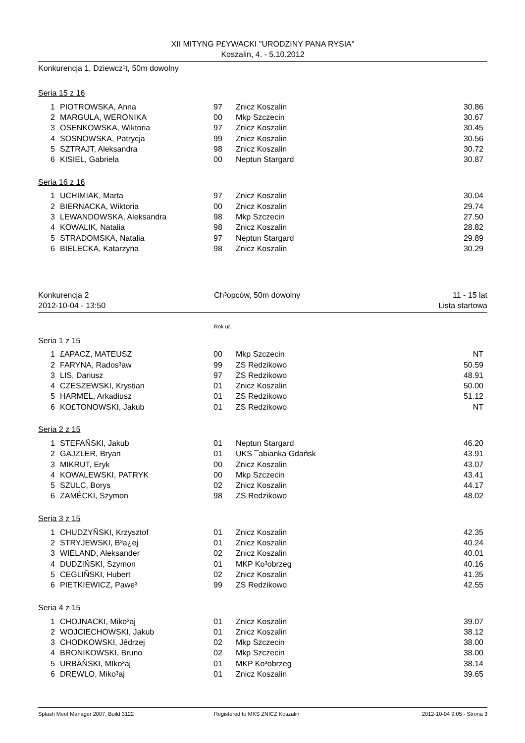XII MITYNG P£YWACKI "URODZINY PANA RYSIA"
Koszalin, 4. - 5.10.2012
Konkurencja 1, Dziewcz¹t, 50m dowolny
Seria 15 z 16
| 1 | PIOTROWSKA, Anna | 97 | Znicz Koszalin | 30.86 |
| 2 | MARGULA, WERONIKA | 00 | Mkp Szczecin | 30.67 |
| 3 | OSENKOWSKA, Wiktoria | 97 | Znicz Koszalin | 30.45 |
| 4 | SOSNOWSKA, Patrycja | 99 | Znicz Koszalin | 30.56 |
| 5 | SZTRAJT, Aleksandra | 98 | Znicz Koszalin | 30.72 |
| 6 | KISIEL, Gabriela | 00 | Neptun Stargard | 30.87 |
Seria 16 z 16
| 1 | UCHIMIAK, Marta | 97 | Znicz Koszalin | 30.04 |
| 2 | BIERNACKA, Wiktoria | 00 | Znicz Koszalin | 29.74 |
| 3 | LEWANDOWSKA, Aleksandra | 98 | Mkp Szczecin | 27.50 |
| 4 | KOWALIK, Natalia | 98 | Znicz Koszalin | 28.82 |
| 5 | STRADOMSKA, Natalia | 97 | Neptun Stargard | 29.89 |
| 6 | BIELECKA, Katarzyna | 98 | Znicz Koszalin | 30.29 |
Konkurencja 2 Ch³opców, 50m dowolny 11 - 15 lat
2012-10-04 - 13:50 Lista startowa
Rok ur.
Seria 1 z 15
| 1 | £APACZ, MATEUSZ | 00 | Mkp Szczecin | NT |
| 2 | FARYNA, Rados³aw | 99 | ZS Redzikowo | 50.59 |
| 3 | LIS, Dariusz | 97 | ZS Redzikowo | 48.91 |
| 4 | CZESZEWSKI, Krystian | 01 | Znicz Koszalin | 50.00 |
| 5 | HARMEL, Arkadiusz | 01 | ZS Redzikowo | 51.12 |
| 6 | KO£TONOWSKI, Jakub | 01 | ZS Redzikowo | NT |
Seria 2 z 15
| 1 | STEFAÑSKI, Jakub | 01 | Neptun Stargard | 46.20 |
| 2 | GAJZLER, Bryan | 01 | UKS ¯abianka Gdañsk | 43.91 |
| 3 | MIKRUT, Eryk | 00 | Znicz Koszalin | 43.07 |
| 4 | KOWALEWSKI, PATRYK | 00 | Mkp Szczecin | 43.41 |
| 5 | SZULC, Borys | 02 | Znicz Koszalin | 44.17 |
| 6 | ZAMÊCKI, Szymon | 98 | ZS Redzikowo | 48.02 |
Seria 3 z 15
| 1 | CHUDZYÑSKI, Krzysztof | 01 | Znicz Koszalin | 42.35 |
| 2 | STRYJEWSKI, B³a¿ej | 01 | Znicz Koszalin | 40.24 |
| 3 | WIELAND, Aleksander | 02 | Znicz Koszalin | 40.01 |
| 4 | DUDZIÑSKI, Szymon | 01 | MKP Ko³obrzeg | 40.16 |
| 5 | CEGLIÑSKI, Hubert | 02 | Znicz Koszalin | 41.35 |
| 6 | PIETKIEWICZ, Pawe³ | 99 | ZS Redzikowo | 42.55 |
Seria 4 z 15
| 1 | CHOJNACKI, Miko³aj | 01 | Znicz Koszalin | 39.07 |
| 2 | WOJCIECHOWSKI, Jakub | 01 | Znicz Koszalin | 38.12 |
| 3 | CHODKOWSKI, Jêdrzej | 02 | Mkp Szczecin | 38.00 |
| 4 | BRONIKOWSKI, Bruno | 02 | Mkp Szczecin | 38.00 |
| 5 | URBAÑSKI, MIko³aj | 01 | MKP Ko³obrzeg | 38.14 |
| 6 | DREWLO, Miko³aj | 01 | Znicz Koszalin | 39.65 |
Splash Meet Manager 2007, Build 3122 Registered to MKS ZNICZ Koszalin 2012-10-04 9:05 - Strona 3